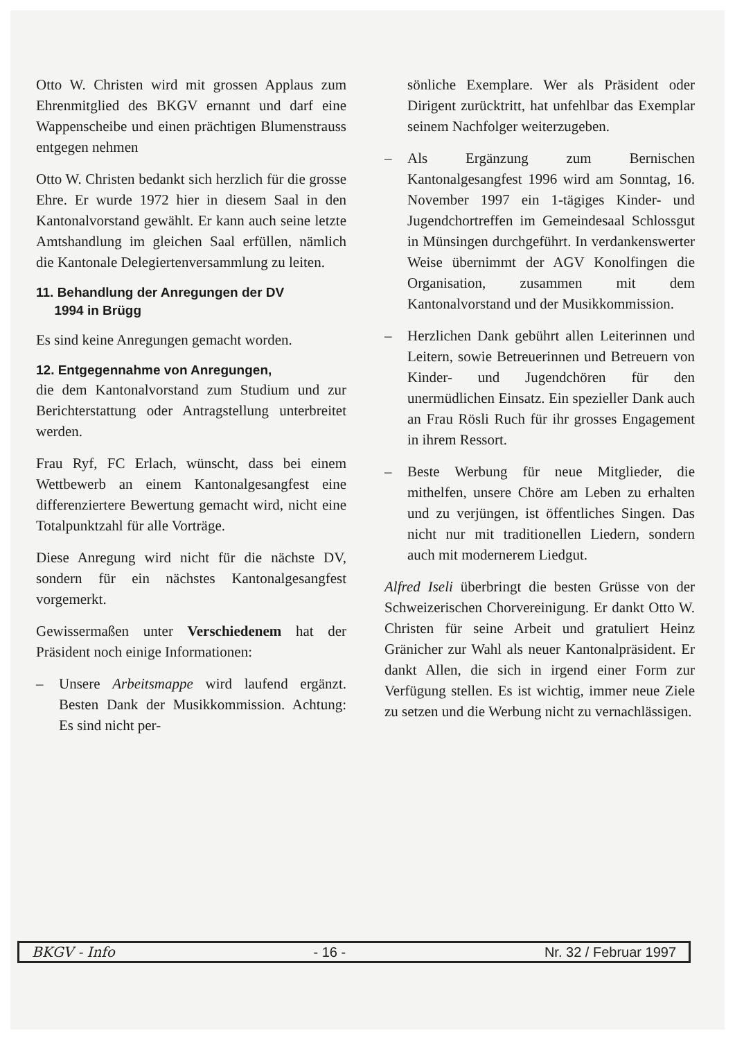Otto W. Christen wird mit grossen Applaus zum Ehrenmitglied des BKGV ernannt und darf eine Wappenscheibe und einen prächtigen Blumenstrauss entgegen nehmen
Otto W. Christen bedankt sich herzlich für die grosse Ehre. Er wurde 1972 hier in diesem Saal in den Kantonalvorstand gewählt. Er kann auch seine letzte Amtshandlung im gleichen Saal erfüllen, nämlich die Kantonale Delegiertenversammlung zu leiten.
11. Behandlung der Anregungen der DV
1994 in Brügg
Es sind keine Anregungen gemacht worden.
12. Entgegennahme von Anregungen,
die dem Kantonalvorstand zum Studium und zur Berichterstattung oder Antragstellung unterbreitet werden.
Frau Ryf, FC Erlach, wünscht, dass bei einem Wettbewerb an einem Kantonalgesangfest eine differenziertere Bewertung gemacht wird, nicht eine Totalpunktzahl für alle Vorträge.
Diese Anregung wird nicht für die nächste DV, sondern für ein nächstes Kantonalgesangfest vorgemerkt.
Gewissermaßen unter Verschiedenem hat der Präsident noch einige Informationen:
– Unsere Arbeitsmappe wird laufend ergänzt. Besten Dank der Musikkommission. Achtung: Es sind nicht per-
sönliche Exemplare. Wer als Präsident oder Dirigent zurücktritt, hat unfehlbar das Exemplar seinem Nachfolger weiterzugeben.
– Als Ergänzung zum Bernischen Kantonalgesangfest 1996 wird am Sonntag, 16. November 1997 ein 1-tägiges Kinder- und Jugendchortreffen im Gemeindesaal Schlossgut in Münsingen durchgeführt. In verdankenswerter Weise übernimmt der AGV Konolfingen die Organisation, zusammen mit dem Kantonalvorstand und der Musikkommission.
– Herzlichen Dank gebührt allen Leiterinnen und Leitern, sowie Betreuerinnen und Betreuern von Kinder- und Jugendchören für den unermüdlichen Einsatz. Ein spezieller Dank auch an Frau Rösli Ruch für ihr grosses Engagement in ihrem Ressort.
– Beste Werbung für neue Mitglieder, die mithelfen, unsere Chöre am Leben zu erhalten und zu verjüngen, ist öffentliches Singen. Das nicht nur mit traditionellen Liedern, sondern auch mit modernerem Liedgut.
Alfred Iseli überbringt die besten Grüsse von der Schweizerischen Chorvereinigung. Er dankt Otto W. Christen für seine Arbeit und gratuliert Heinz Gränicher zur Wahl als neuer Kantonalpräsident. Er dankt Allen, die sich in irgend einer Form zur Verfügung stellen. Es ist wichtig, immer neue Ziele zu setzen und die Werbung nicht zu vernachlässigen.
BKGV - Info - 16 - Nr. 32 / Februar 1997